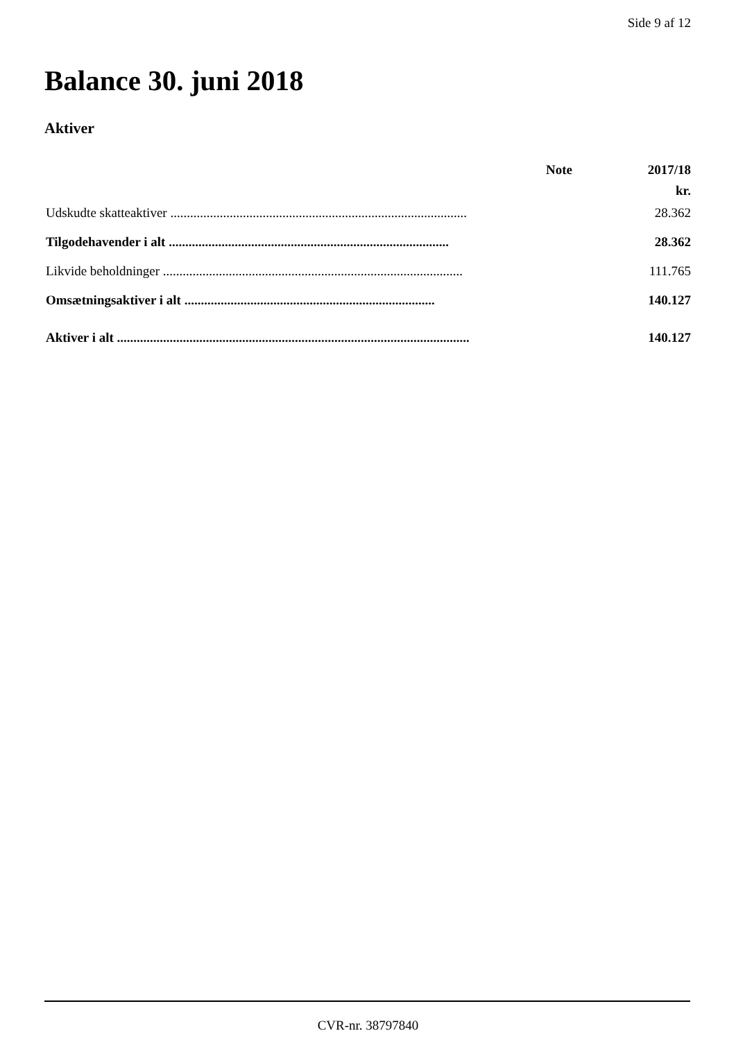Side 9 af 12
Balance 30. juni 2018
Aktiver
| | Note | 2017/18 |
| --- | --- | --- |
| | | kr. |
| Udskudte skatteaktiver .......................................................................................... | | 28.362 |
| Tilgodehavender i alt ..................................................................................... | | 28.362 |
| Likvide beholdninger ........................................................................................... | | 111.765 |
| Omsætningsaktiver i alt ............................................................................ | | 140.127 |
| Aktiver i alt ........................................................................................................... | | 140.127 |
CVR-nr. 38797840